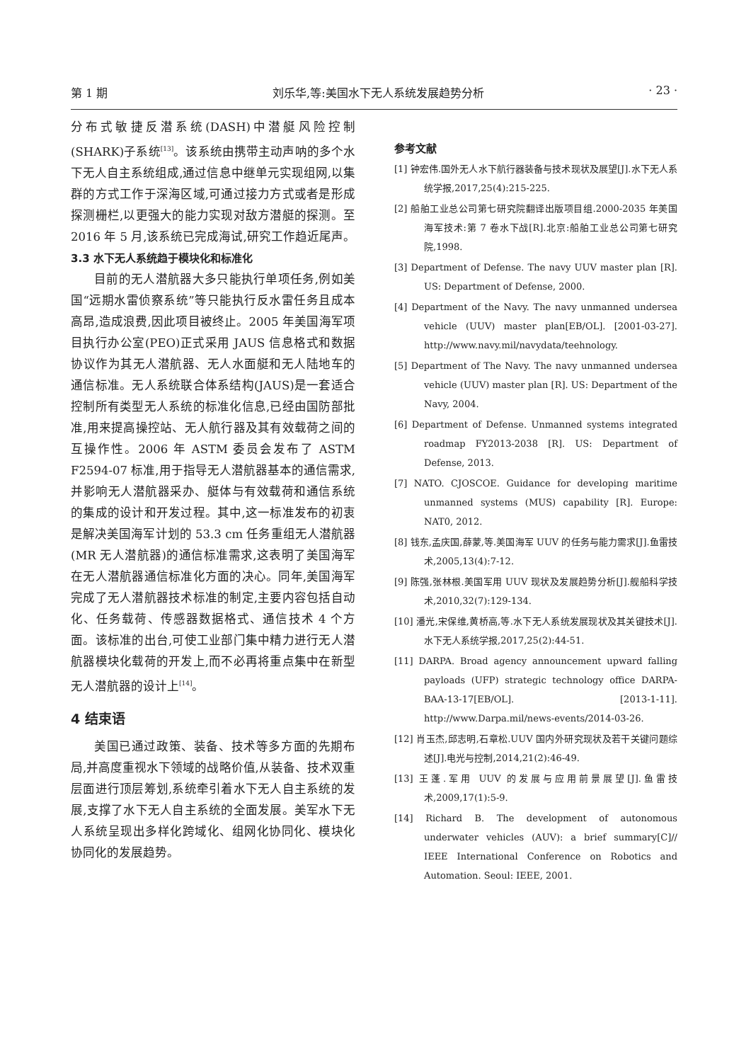第 1 期 刘乐华,等:美国水下无人系统发展趋势分析 · 23 ·
分布式敏捷反潜系统(DASH)中潜艇风险控制(SHARK)子系统<sup>[13]</sup>。该系统由携带主动声呐的多个水下无人自主系统组成,通过信息中继单元实现组网,以集群的方式工作于深海区域,可通过接力方式或者是形成探测栅栏,以更强大的能力实现对敌方潜艇的探测。至 2016 年 5 月,该系统已完成海试,研究工作趋近尾声。
3.3 水下无人系统趋于模块化和标准化
目前的无人潜航器大多只能执行单项任务,例如美国“远期水雷侦察系统”等只能执行反水雷任务且成本高昂,造成浪费,因此项目被终止。2005 年美国海军项目执行办公室(PEO)正式采用 JAUS 信息格式和数据协议作为其无人潜航器、无人水面艇和无人陆地车的通信标准。无人系统联合体系结构(JAUS)是一套适合控制所有类型无人系统的标准化信息,已经由国防部批准,用来提高操控站、无人航行器及其有效载荷之间的互操作性。2006 年 ASTM 委员会发布了 ASTM F2594-07 标准,用于指导无人潜航器基本的通信需求,并影响无人潜航器采办、艇体与有效载荷和通信系统的集成的设计和开发过程。其中,这一标准发布的初衷是解决美国海军计划的 53.3 cm 任务重组无人潜航器(MR 无人潜航器)的通信标准需求,这表明了美国海军在无人潜航器通信标准化方面的决心。同年,美国海军完成了无人潜航器技术标准的制定,主要内容包括自动化、任务载荷、传感器数据格式、通信技术 4 个方面。该标准的出台,可使工业部门集中精力进行无人潜航器模块化载荷的开发上,而不必再将重点集中在新型无人潜航器的设计上<sup>[14]</sup>。
4 结束语
美国已通过政策、装备、技术等多方面的先期布局,并高度重视水下领域的战略价值,从装备、技术双重层面进行顶层筹划,系统牵引着水下无人自主系统的发展,支撑了水下无人自主系统的全面发展。美军水下无人系统呈现出多样化跨域化、组网化协同化、模块化协同化的发展趋势。
参考文献
[1] 钟宏伟.国外无人水下航行器装备与技术现状及展望[J].水下无人系统学报,2017,25(4):215-225.
[2] 船舶工业总公司第七研究院翻译出版项目组.2000-2035 年美国海军技术:第 7 卷水下战[R].北京:船舶工业总公司第七研究院,1998.
[3] Department of Defense. The navy UUV master plan [R]. US: Department of Defense, 2000.
[4] Department of the Navy. The navy unmanned undersea vehicle (UUV) master plan[EB/OL]. [2001-03-27]. http://www.navy.mil/navydata/teehnology.
[5] Department of The Navy. The navy unmanned undersea vehicle (UUV) master plan [R]. US: Department of the Navy, 2004.
[6] Department of Defense. Unmanned systems integrated roadmap FY2013-2038 [R]. US: Department of Defense, 2013.
[7] NATO. CJOSCOE. Guidance for developing maritime unmanned systems (MUS) capability [R]. Europe: NAT0, 2012.
[8] 钱东,孟庆国,薛蒙,等.美国海军 UUV 的任务与能力需求[J].鱼雷技术,2005,13(4):7-12.
[9] 陈强,张林根.美国军用 UUV 现状及发展趋势分析[J].舰船科学技术,2010,32(7):129-134.
[10] 潘光,宋保维,黄桥高,等.水下无人系统发展现状及其关键技术[J].水下无人系统学报,2017,25(2):44-51.
[11] DARPA. Broad agency announcement upward falling payloads (UFP) strategic technology office DARPA-BAA-13-17[EB/OL]. [2013-1-11]. http://www.Darpa.mil/news-events/2014-03-26.
[12] 肖玉杰,邱志明,石章松.UUV 国内外研究现状及若干关键问题综述[J].电光与控制,2014,21(2):46-49.
[13] 王蓬.军用 UUV 的发展与应用前景展望[J].鱼雷技术,2009,17(1):5-9.
[14] Richard B. The development of autonomous underwater vehicles (AUV): a brief summary[C]// IEEE International Conference on Robotics and Automation. Seoul: IEEE, 2001.